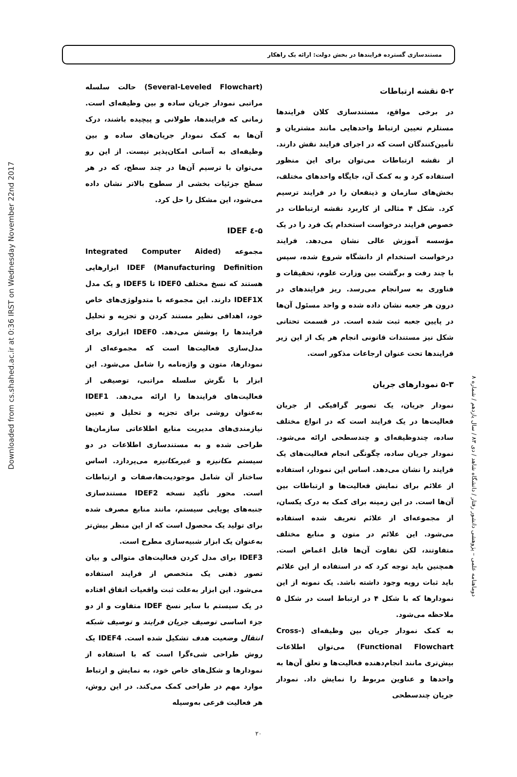Downloaded from cs.shahed.ac.ir at 0:36 IRST on Wednesday November 22nd 2017
دوماهنامه علمی – پژوهشی دانشور رفتار / دانشگاه شاهد / دی ۸۳ / سال یازدهم / شماره ۸
مستندسازی گسترده فرایندها در بخش دولت: ارائه یک راهکار
۵-۲ نقشه ارتباطات
در برخی مواقع، مستندسازی کلان فرایندها مستلزم تعیین ارتباط واحدهایی مانند مشتریان و تأمین‌کنندگان است که در اجرای فرایند نقش دارند. از نقشه ارتباطات می‌توان برای این منظور استفاده کرد و به کمک آن، جایگاه واحدهای مختلف، بخش‌های سازمان و ذینفعان را در فرایند ترسیم کرد. شکل ۴ مثالی از کاربرد نقشه ارتباطات در خصوص فرایند درخواست استخدام یک فرد را در یک مؤسسه آموزش عالی نشان می‌دهد. فرایند درخواست استخدام از دانشگاه شروع شده، سپس با چند رفت و برگشت بین وزارت علوم، تحقیقات و فناوری به سرانجام می‌رسد. ریز فرایندهای در درون هر جعبه نشان داده شده و واحد مسئول آن‌ها در پایین جعبه ثبت شده است. در قسمت تحتانی شکل نیز مستندات قانونی انجام هر یک از این زیر فرایندها تحت عنوان ارجاعات مذکور است.
۵-۳ نمودارهای جریان
نمودار جریان، یک تصویر گرافیکی از جریان فعالیت‌ها در یک فرایند است که در انواع مختلف ساده، چندوظیفه‌ای و چندسطحی ارائه می‌شود. نمودار جریان ساده، چگونگی انجام فعالیت‌های یک فرایند را نشان می‌دهد. اساس این نمودار، استفاده از علائم برای نمایش فعالیت‌ها و ارتباطات بین آن‌ها است. در این زمینه برای کمک به درک یکسان، از مجموعه‌ای از علائم تعریف شده استفاده می‌شود. این علائم در متون و منابع مختلف متفاوتند، لکن تفاوت آن‌ها قابل اغماض است. همچنین باید توجه کرد که در استفاده از این علائم باید ثبات رویه وجود داشته باشد. یک نمونه از این نمودارها که با شکل ۴ در ارتباط است در شکل ۵ ملاحظه می‌شود.
به کمک نمودار جریان بین وظیفه‌ای (Cross-Functional Flowchart) می‌توان اطلاعات بیش‌تری مانند انجام‌دهنده فعالیت‌ها و تعلق آن‌ها به واحدها و عناوین مربوط را نمایش داد. نمودار جریان چندسطحی
(Several-Leveled Flowchart) حالت سلسله مراتبی نمودار جریان ساده و بین وظیفه‌ای است. زمانی که فرایندها، طولانی و پیچیده باشند، درک آن‌ها به کمک نمودار جریان‌های ساده و بین وظیفه‌ای به آسانی امکان‌پذیر نیست. از این رو می‌توان با ترسیم آن‌ها در چند سطح، که در هر سطح جزئیات بخشی از سطوح بالاتر نشان داده می‌شود، این مشکل را حل کرد.
۵-٤ IDEF
مجموعه (Integrated Computer Aided Manufacturing Definition) IDEF ابزارهایی هستند که نسخ مختلف IDEF0 تا IDEF5 و یک مدل IDEF1X دارند. این مجموعه با متدولوژی‌های خاص خود، اهدافی نظیر مستند کردن و تجزیه و تحلیل فرایندها را پوشش می‌دهد. IDEF0 ابزاری برای مدل‌سازی فعالیت‌ها است که مجموعه‌ای از نمودارها، متون و واژه‌نامه را شامل می‌شود. این ابزار با نگرش سلسله مراتبی، توصیفی از فعالیت‌های فرایندها را ارائه می‌دهد. IDEF1 به‌عنوان روشی برای تجزیه و تحلیل و تعیین نیازمندی‌های مدیریت منابع اطلاعاتی سازمان‌ها طراحی شده و به مستندسازی اطلاعات در دو سیستم مکانیزه و غیرمکانیزه می‌پردازد. اساس ساختار آن شامل موجودیت‌ها،صفات و ارتباطات است. محور تأکید نسخه IDEF2 مستندسازی جنبه‌های پویایی سیستم، مانند منابع مصرف شده برای تولید یک محصول است که از این منظر بیش‌تر به‌عنوان یک ابزار شبیه‌سازی مطرح است.
IDEF3 برای مدل کردن فعالیت‌های متوالی و بیان تصور ذهنی یک متخصص از فرایند استفاده می‌شود. این ابزار به‌علت ثبت واقعیات اتفاق افتاده در یک سیستم با سایر نسخ IDEF متفاوت و از دو جزء اساسی توصیف جریان فرایند و توصیف شبکه انتقال وضعیت هدف تشکیل شده است. IDEF4 یک روش طراحی شیء‌گرا است که با استفاده از نمودارها و شکل‌های خاص خود، به نمایش و ارتباط موارد مهم در طراحی کمک می‌کند. در این روش، هر فعالیت فرعی به‌وسیله
۲۰